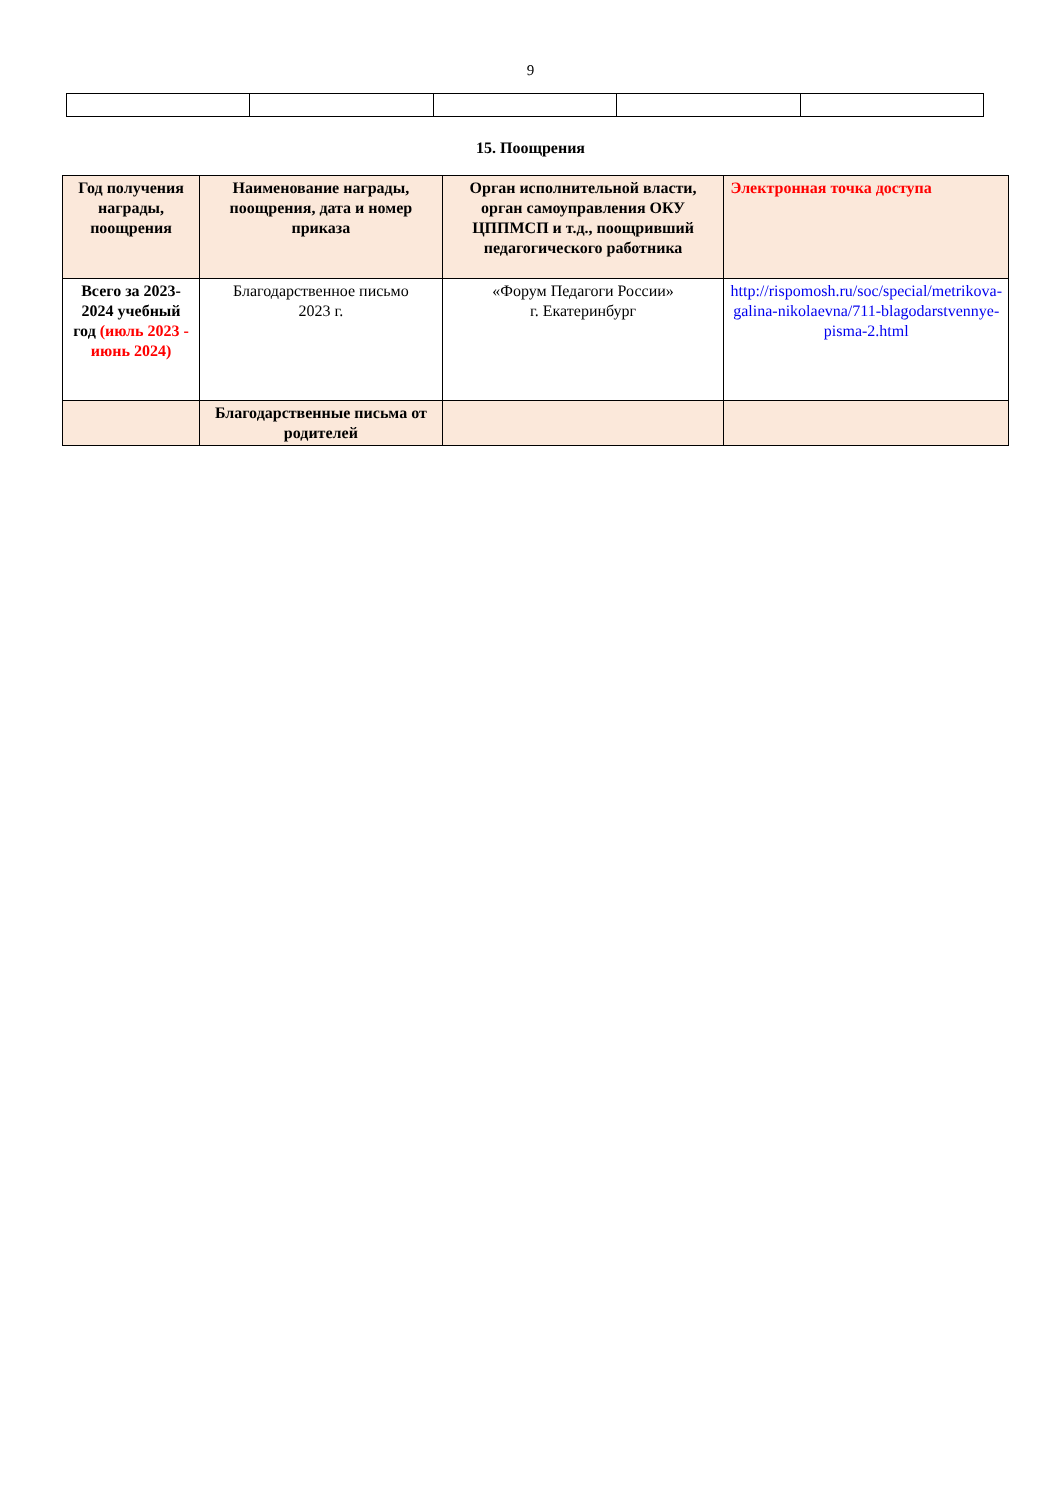9
15. Поощрения
| Год получения награды, поощрения | Наименование награды, поощрения, дата и номер приказа | Орган исполнительной власти, орган самоуправления ОКУ ЦППМСП и т.д., поощривший педагогического работника | Электронная точка доступа |
| Всего за 2023-2024 учебный год (июль 2023 - июнь 2024) | Благодарственное письмо 2023 г. | «Форум Педагоги России» г. Екатеринбург | http://rispomosh.ru/soc/special/metrikova-galina-nikolaevna/711-blagodarstvennye-pisma-2.html |
| | Благодарственные письма от родителей | | |